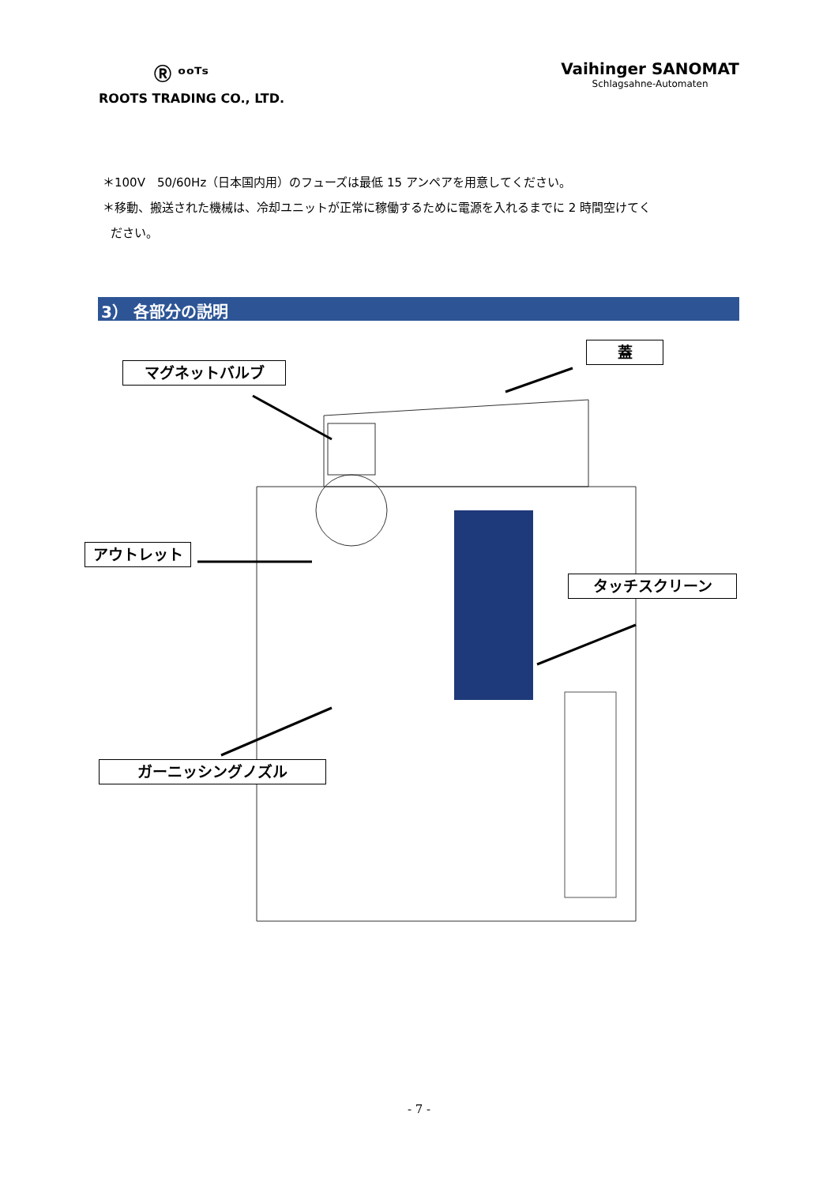Ⓡ ᵒᵒᵀˢ
ROOTS TRADING CO., LTD.
Vaihinger SANOMAT
Schlagsahne-Automaten
＊100V　50/60Hz（日本国内用）のフューズは最低 15 アンペアを用意してください。
＊移動、搬送された機械は、冷却ユニットが正常に稼働するために電源を入れるまでに 2 時間空けてく
ださい。
3） 各部分の説明
マグネットバルブ
蓋
アウトレット
タッチスクリーン
ガーニッシングノズル
- 7 -